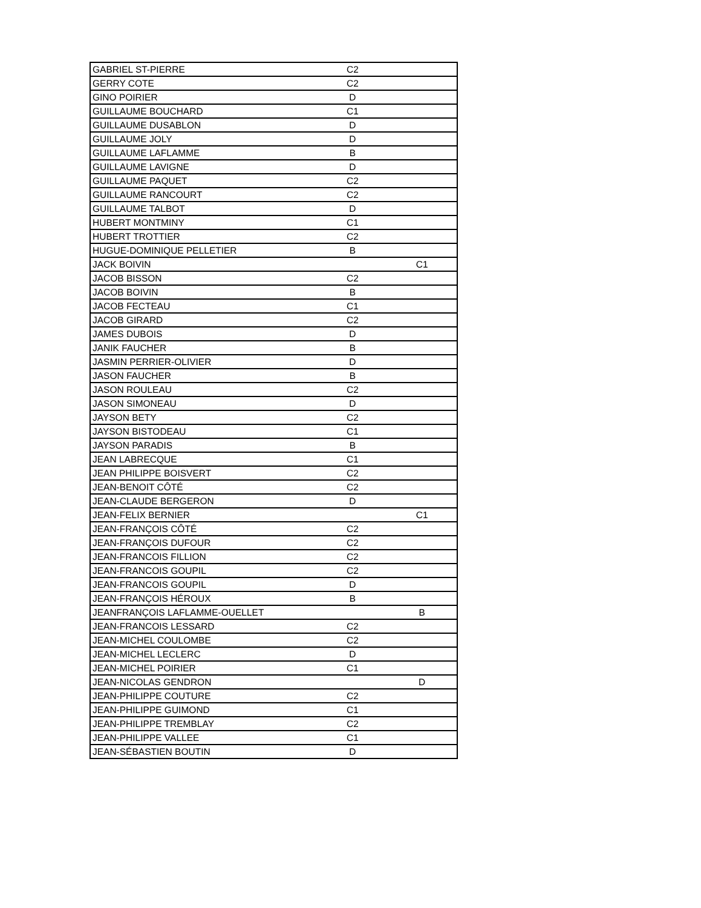| GABRIEL ST-PIERRE | C2 | |
| GERRY COTE | C2 | |
| GINO POIRIER | D | |
| GUILLAUME BOUCHARD | C1 | |
| GUILLAUME DUSABLON | D | |
| GUILLAUME JOLY | D | |
| GUILLAUME LAFLAMME | B | |
| GUILLAUME LAVIGNE | D | |
| GUILLAUME PAQUET | C2 | |
| GUILLAUME RANCOURT | C2 | |
| GUILLAUME TALBOT | D | |
| HUBERT MONTMINY | C1 | |
| HUBERT TROTTIER | C2 | |
| HUGUE-DOMINIQUE PELLETIER | B | |
| JACK BOIVIN | | C1 |
| JACOB BISSON | C2 | |
| JACOB BOIVIN | B | |
| JACOB FECTEAU | C1 | |
| JACOB GIRARD | C2 | |
| JAMES DUBOIS | D | |
| JANIK FAUCHER | B | |
| JASMIN PERRIER-OLIVIER | D | |
| JASON FAUCHER | B | |
| JASON ROULEAU | C2 | |
| JASON SIMONEAU | D | |
| JAYSON BETY | C2 | |
| JAYSON BISTODEAU | C1 | |
| JAYSON PARADIS | B | |
| JEAN LABRECQUE | C1 | |
| JEAN PHILIPPE BOISVERT | C2 | |
| JEAN-BENOIT CÔTÉ | C2 | |
| JEAN-CLAUDE BERGERON | D | |
| JEAN-FELIX BERNIER | | C1 |
| JEAN-FRANÇOIS CÔTÉ | C2 | |
| JEAN-FRANÇOIS DUFOUR | C2 | |
| JEAN-FRANCOIS FILLION | C2 | |
| JEAN-FRANCOIS GOUPIL | C2 | |
| JEAN-FRANCOIS GOUPIL | D | |
| JEAN-FRANÇOIS HÉROUX | B | |
| JEANFRANÇOIS LAFLAMME-OUELLET | | B |
| JEAN-FRANCOIS LESSARD | C2 | |
| JEAN-MICHEL COULOMBE | C2 | |
| JEAN-MICHEL LECLERC | D | |
| JEAN-MICHEL POIRIER | C1 | |
| JEAN-NICOLAS GENDRON | | D |
| JEAN-PHILIPPE COUTURE | C2 | |
| JEAN-PHILIPPE GUIMOND | C1 | |
| JEAN-PHILIPPE TREMBLAY | C2 | |
| JEAN-PHILIPPE VALLEE | C1 | |
| JEAN-SÉBASTIEN BOUTIN | D | |